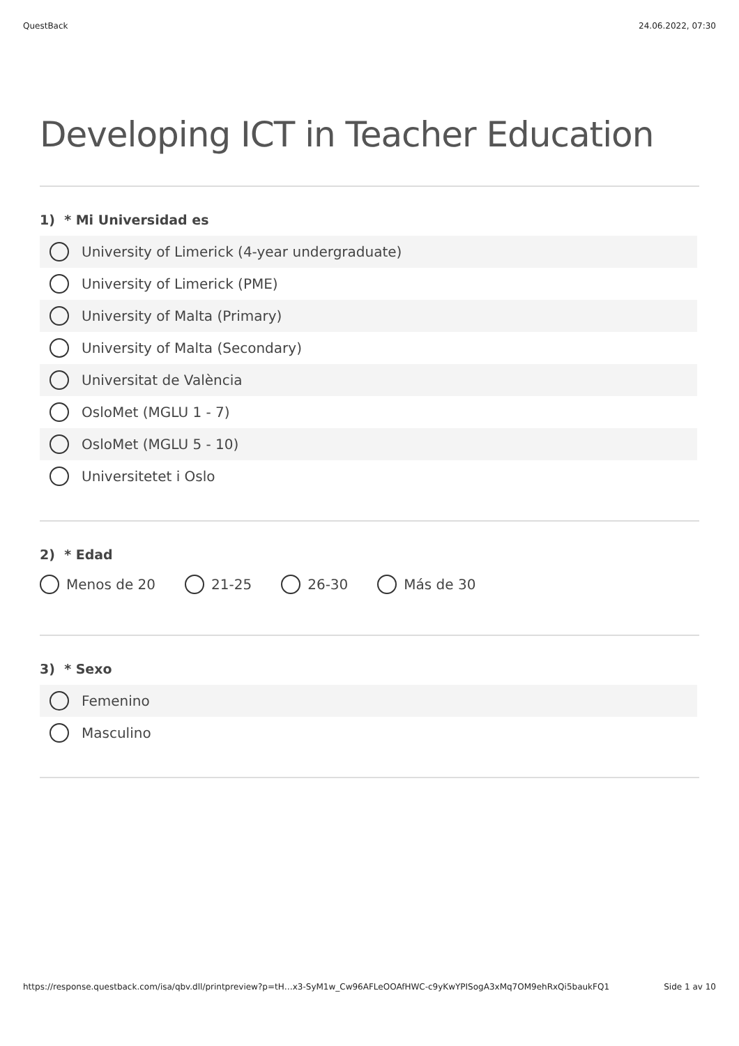QuestBack 24.06.2022, 07:30
Developing ICT in Teacher Education
1) * Mi Universidad es
University of Limerick (4-year undergraduate)
University of Limerick (PME)
University of Malta (Primary)
University of Malta (Secondary)
Universitat de València
OsloMet (MGLU 1 - 7)
OsloMet (MGLU 5 - 10)
Universitetet i Oslo
2) * Edad
Menos de 20 21-25 26-30 Más de 30
3) * Sexo
Femenino
Masculino
https://response.questback.com/isa/qbv.dll/printpreview?p=tH…x3-SyM1w_Cw96AFLeOOAfHWC-c9yKwYPISogA3xMq7OM9ehRxQi5baukFQ1 Side 1 av 10